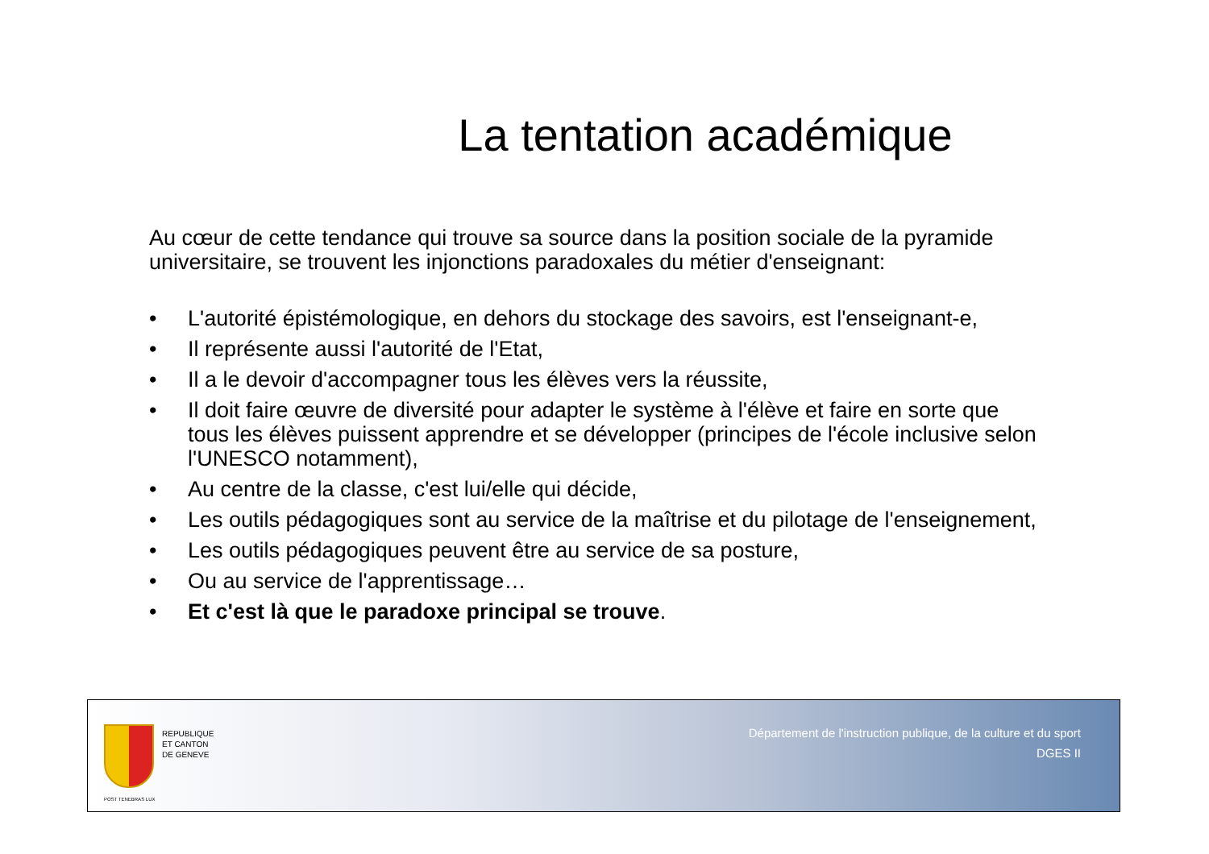La tentation académique
Au cœur de cette tendance qui trouve sa source dans la position sociale de la pyramide universitaire, se trouvent les injonctions paradoxales du métier d'enseignant:
• L'autorité épistémologique, en dehors du stockage des savoirs, est l'enseignant-e,
• Il représente aussi l'autorité de l'Etat,
• Il a le devoir d'accompagner tous les élèves vers la réussite,
• Il doit faire œuvre de diversité pour adapter le système à l'élève et faire en sorte que tous les élèves puissent apprendre et se développer (principes de l'école inclusive selon l'UNESCO notamment),
• Au centre de la classe, c'est lui/elle qui décide,
• Les outils pédagogiques sont au service de la maîtrise et du pilotage de l'enseignement,
• Les outils pédagogiques peuvent être au service de sa posture,
• Ou au service de l'apprentissage…
• Et c'est là que le paradoxe principal se trouve.
POST TENEBRAS LUX
REPUBLIQUE
ET CANTON
DE GENEVE
Département de l'instruction publique, de la culture et du sport
DGES II